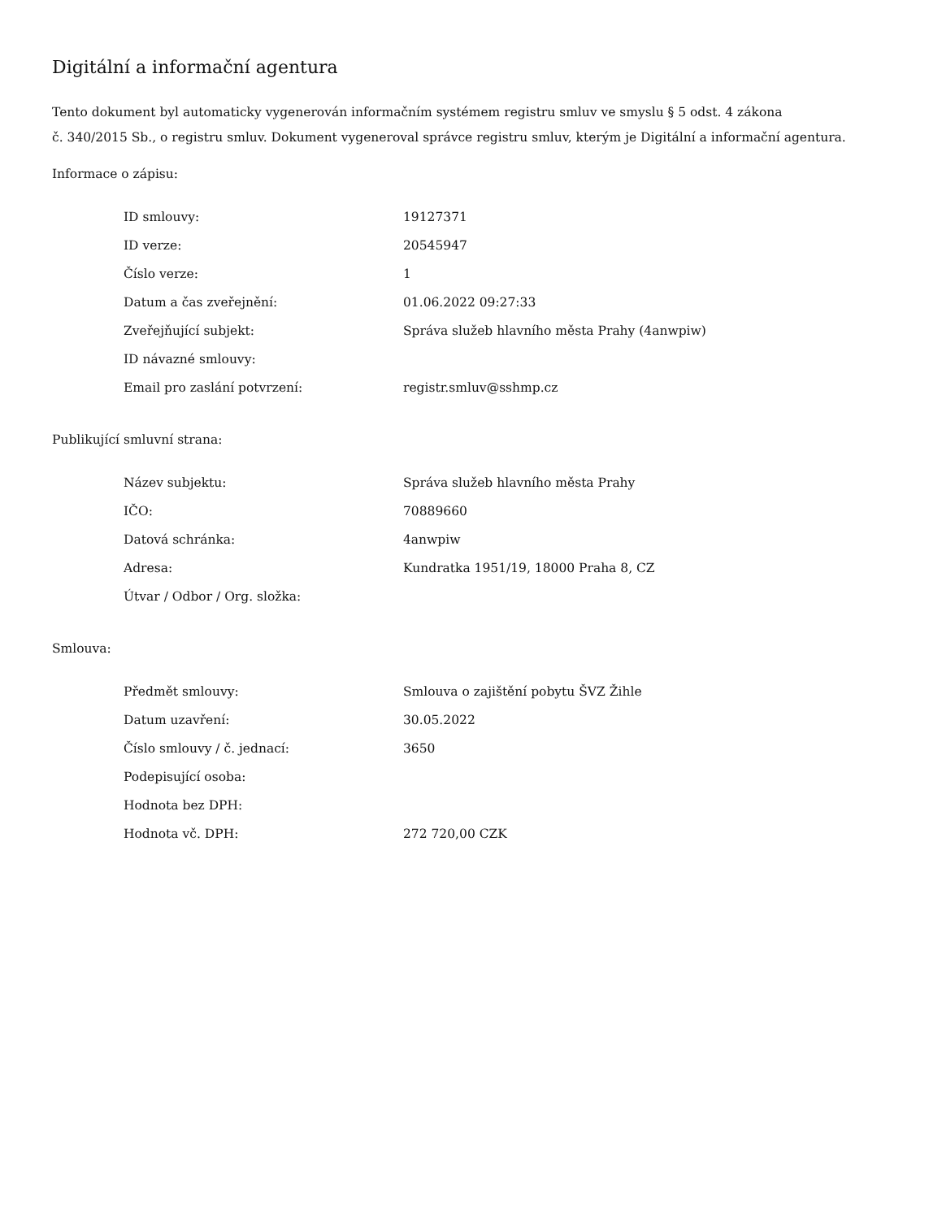Digitální a informační agentura
Tento dokument byl automaticky vygenerován informačním systémem registru smluv ve smyslu § 5 odst. 4 zákona
č. 340/2015 Sb., o registru smluv. Dokument vygeneroval správce registru smluv, kterým je Digitální a informační agentura.
Informace o zápisu:
| ID smlouvy: | 19127371 |
| ID verze: | 20545947 |
| Číslo verze: | 1 |
| Datum a čas zveřejnění: | 01.06.2022 09:27:33 |
| Zveřejňující subjekt: | Správa služeb hlavního města Prahy (4anwpiw) |
| ID návazné smlouvy: | |
| Email pro zaslání potvrzení: | registr.smluv@sshmp.cz |
Publikující smluvní strana:
| Název subjektu: | Správa služeb hlavního města Prahy |
| IČO: | 70889660 |
| Datová schránka: | 4anwpiw |
| Adresa: | Kundratka 1951/19, 18000 Praha 8, CZ |
| Útvar / Odbor / Org. složka: | |
Smlouva:
| Předmět smlouvy: | Smlouva o zajištění pobytu ŠVZ Žihle |
| Datum uzavření: | 30.05.2022 |
| Číslo smlouvy / č. jednací: | 3650 |
| Podepisující osoba: | |
| Hodnota bez DPH: | |
| Hodnota vč. DPH: | 272 720,00 CZK |